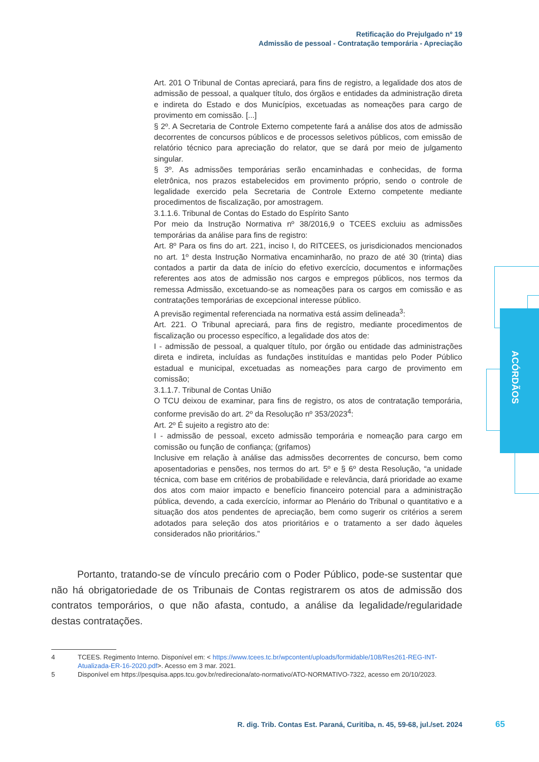Retificação do Prejulgado nº 19
Admissão de pessoal - Contratação temporária - Apreciação
ACÓRDÃOS
Art. 201 O Tribunal de Contas apreciará, para fins de registro, a legalidade dos atos de admissão de pessoal, a qualquer título, dos órgãos e entidades da administração direta e indireta do Estado e dos Municípios, excetuadas as nomeações para cargo de provimento em comissão. [...]
§ 2º. A Secretaria de Controle Externo competente fará a análise dos atos de admissão decorrentes de concursos públicos e de processos seletivos públicos, com emissão de relatório técnico para apreciação do relator, que se dará por meio de julgamento singular.
§ 3º. As admissões temporárias serão encaminhadas e conhecidas, de forma eletrônica, nos prazos estabelecidos em provimento próprio, sendo o controle de legalidade exercido pela Secretaria de Controle Externo competente mediante procedimentos de fiscalização, por amostragem.
3.1.1.6. Tribunal de Contas do Estado do Espírito Santo
Por meio da Instrução Normativa nº 38/2016,9 o TCEES excluiu as admissões temporárias da análise para fins de registro:
Art. 8º Para os fins do art. 221, inciso I, do RITCEES, os jurisdicionados mencionados no art. 1º desta Instrução Normativa encaminharão, no prazo de até 30 (trinta) dias contados a partir da data de início do efetivo exercício, documentos e informações referentes aos atos de admissão nos cargos e empregos públicos, nos termos da remessa Admissão, excetuando-se as nomeações para os cargos em comissão e as contratações temporárias de excepcional interesse público.
A previsão regimental referenciada na normativa está assim delineada<sup>3</sup>:
Art. 221. O Tribunal apreciará, para fins de registro, mediante procedimentos de fiscalização ou processo específico, a legalidade dos atos de:
I - admissão de pessoal, a qualquer título, por órgão ou entidade das administrações direta e indireta, incluídas as fundações instituídas e mantidas pelo Poder Público estadual e municipal, excetuadas as nomeações para cargo de provimento em comissão;
3.1.1.7. Tribunal de Contas União
O TCU deixou de examinar, para fins de registro, os atos de contratação temporária, conforme previsão do art. 2º da Resolução nº 353/2023<sup>4</sup>:
Art. 2º É sujeito a registro ato de:
I - admissão de pessoal, exceto admissão temporária e nomeação para cargo em comissão ou função de confiança; (grifamos)
Inclusive em relação à análise das admissões decorrentes de concurso, bem como aposentadorias e pensões, nos termos do art. 5º e § 6º desta Resolução, “a unidade técnica, com base em critérios de probabilidade e relevância, dará prioridade ao exame dos atos com maior impacto e benefício financeiro potencial para a administração pública, devendo, a cada exercício, informar ao Plenário do Tribunal o quantitativo e a situação dos atos pendentes de apreciação, bem como sugerir os critérios a serem adotados para seleção dos atos prioritários e o tratamento a ser dado àqueles considerados não prioritários.”
Portanto, tratando-se de vínculo precário com o Poder Público, pode-se sustentar que não há obrigatoriedade de os Tribunais de Contas registrarem os atos de admissão dos contratos temporários, o que não afasta, contudo, a análise da legalidade/regularidade destas contratações.
4 TCEES. Regimento Interno. Disponível em: < https://www.tcees.tc.br/wpcontent/uploads/formidable/108/Res261-REG-INT-Atualizada-ER-16-2020.pdf>. Acesso em 3 mar. 2021.
5 Disponível em https://pesquisa.apps.tcu.gov.br/redireciona/ato-normativo/ATO-NORMATIVO-7322, acesso em 20/10/2023.
R. dig. Trib. Contas Est. Paraná, Curitiba, n. 45, 59-68, jul./set. 2024
65